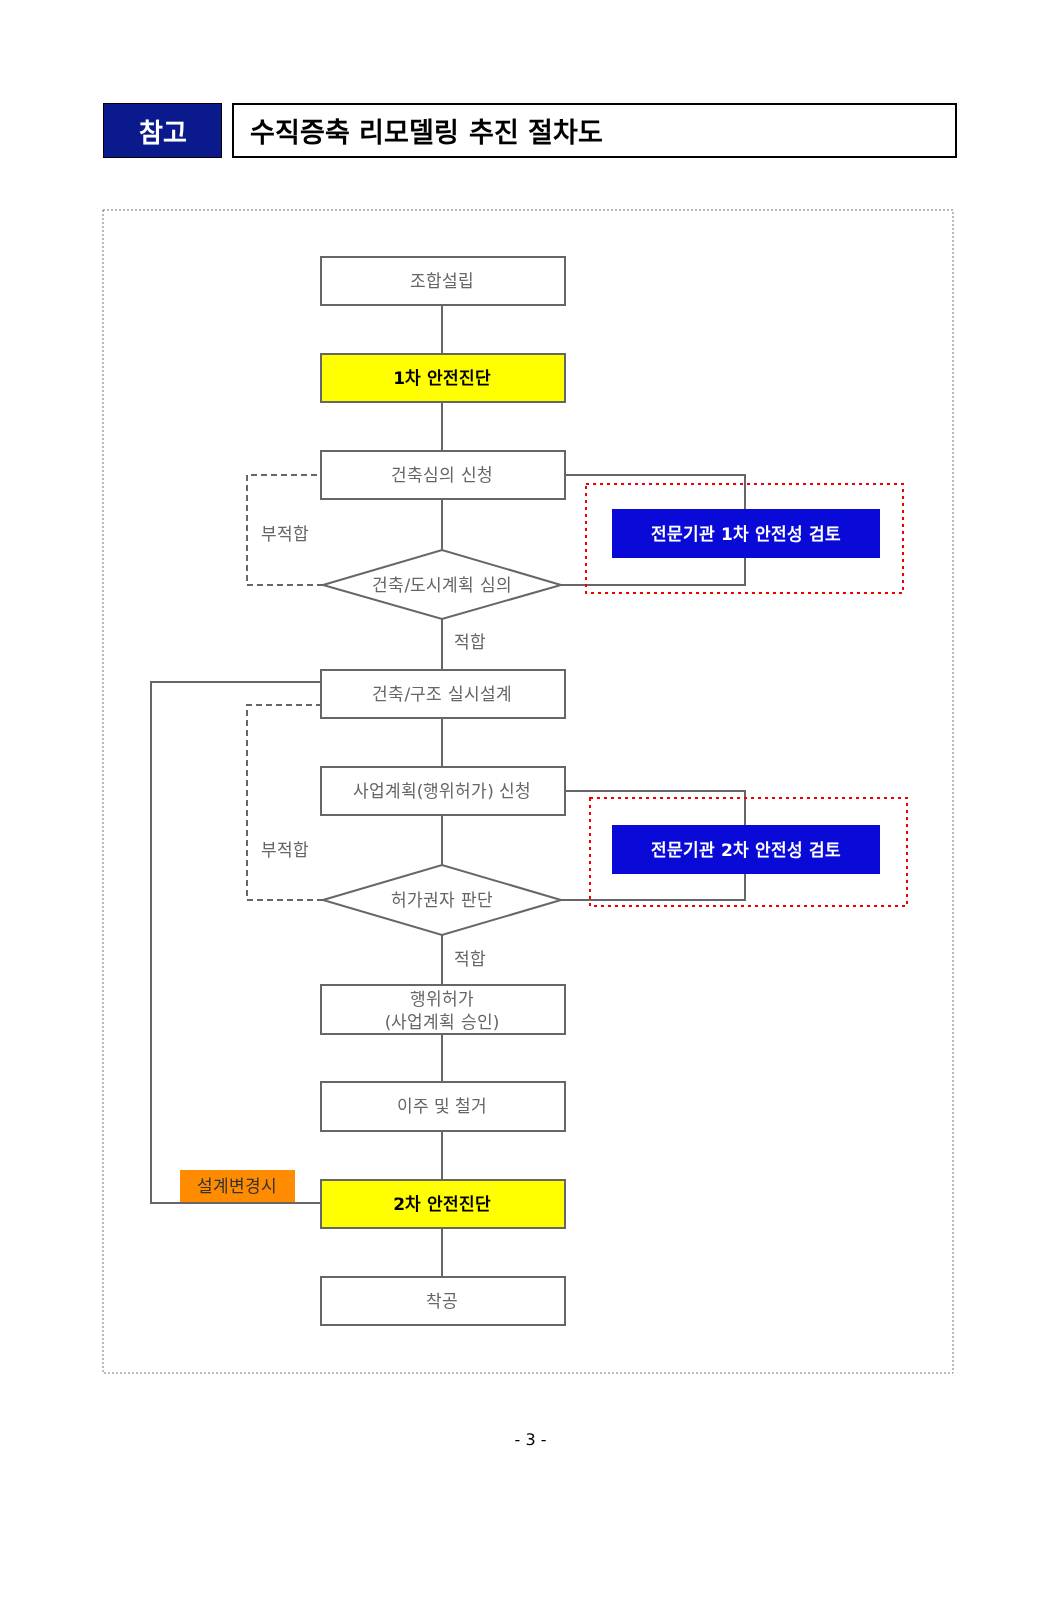참고 수직증축 리모델링 추진 절차도
조합설립
1차 안전진단
건축심의 신청
전문기관 1차 안전성 검토
부적합
건축/도시계획 심의
적합
건축/구조 실시설계
사업계획(행위허가) 신청
전문기관 2차 안전성 검토
부적합
허가권자 판단
적합
행위허가
(사업계획 승인)
이주 및 철거
설계변경시
2차 안전진단
착공
- 3 -